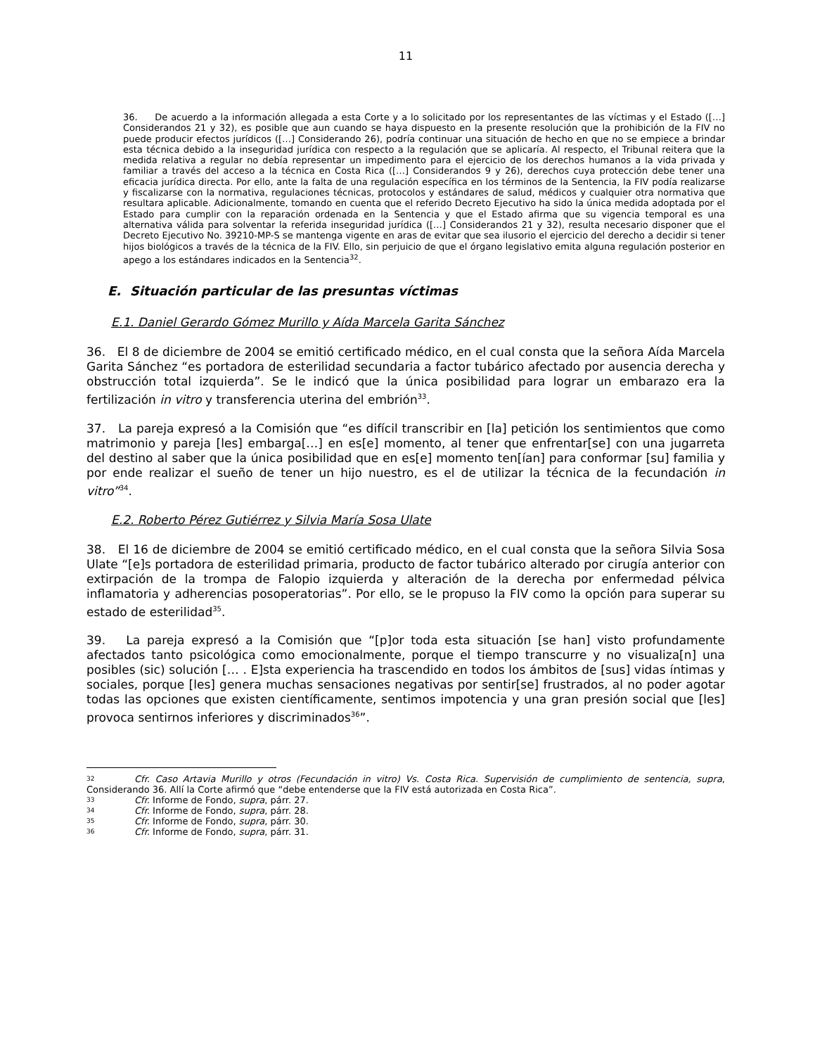11
36. De acuerdo a la información allegada a esta Corte y a lo solicitado por los representantes de las víctimas y el Estado ([…] Considerandos 21 y 32), es posible que aun cuando se haya dispuesto en la presente resolución que la prohibición de la FIV no puede producir efectos jurídicos ([…] Considerando 26), podría continuar una situación de hecho en que no se empiece a brindar esta técnica debido a la inseguridad jurídica con respecto a la regulación que se aplicaría. Al respecto, el Tribunal reitera que la medida relativa a regular no debía representar un impedimento para el ejercicio de los derechos humanos a la vida privada y familiar a través del acceso a la técnica en Costa Rica ([…] Considerandos 9 y 26), derechos cuya protección debe tener una eficacia jurídica directa. Por ello, ante la falta de una regulación específica en los términos de la Sentencia, la FIV podía realizarse y fiscalizarse con la normativa, regulaciones técnicas, protocolos y estándares de salud, médicos y cualquier otra normativa que resultara aplicable. Adicionalmente, tomando en cuenta que el referido Decreto Ejecutivo ha sido la única medida adoptada por el Estado para cumplir con la reparación ordenada en la Sentencia y que el Estado afirma que su vigencia temporal es una alternativa válida para solventar la referida inseguridad jurídica ([…] Considerandos 21 y 32), resulta necesario disponer que el Decreto Ejecutivo No. 39210-MP-S se mantenga vigente en aras de evitar que sea ilusorio el ejercicio del derecho a decidir si tener hijos biológicos a través de la técnica de la FIV. Ello, sin perjuicio de que el órgano legislativo emita alguna regulación posterior en apego a los estándares indicados en la Sentencia<sup>32</sup>.
E. Situación particular de las presuntas víctimas
E.1. Daniel Gerardo Gómez Murillo y Aída Marcela Garita Sánchez
36. El 8 de diciembre de 2004 se emitió certificado médico, en el cual consta que la señora Aída Marcela Garita Sánchez “es portadora de esterilidad secundaria a factor tubárico afectado por ausencia derecha y obstrucción total izquierda”. Se le indicó que la única posibilidad para lograr un embarazo era la fertilización in vitro y transferencia uterina del embrión<sup>33</sup>.
37. La pareja expresó a la Comisión que “es difícil transcribir en [la] petición los sentimientos que como matrimonio y pareja [les] embarga[…] en es[e] momento, al tener que enfrentar[se] con una jugarreta del destino al saber que la única posibilidad que en es[e] momento ten[ían] para conformar [su] familia y por ende realizar el sueño de tener un hijo nuestro, es el de utilizar la técnica de la fecundación in vitro”<sup>34</sup>.
E.2. Roberto Pérez Gutiérrez y Silvia María Sosa Ulate
38. El 16 de diciembre de 2004 se emitió certificado médico, en el cual consta que la señora Silvia Sosa Ulate “[e]s portadora de esterilidad primaria, producto de factor tubárico alterado por cirugía anterior con extirpación de la trompa de Falopio izquierda y alteración de la derecha por enfermedad pélvica inflamatoria y adherencias posoperatorias”. Por ello, se le propuso la FIV como la opción para superar su estado de esterilidad<sup>35</sup>.
39. La pareja expresó a la Comisión que “[p]or toda esta situación [se han] visto profundamente afectados tanto psicológica como emocionalmente, porque el tiempo transcurre y no visualiza[n] una posibles (sic) solución [… . E]sta experiencia ha trascendido en todos los ámbitos de [sus] vidas íntimas y sociales, porque [les] genera muchas sensaciones negativas por sentir[se] frustrados, al no poder agotar todas las opciones que existen científicamente, sentimos impotencia y una gran presión social que [les] provoca sentirnos inferiores y discriminados<sup>36</sup>”.
32 Cfr. Caso Artavia Murillo y otros (Fecundación in vitro) Vs. Costa Rica. Supervisión de cumplimiento de sentencia, supra, Considerando 36. Allí la Corte afirmó que “debe entenderse que la FIV está autorizada en Costa Rica”.
33 Cfr. Informe de Fondo, supra, párr. 27.
34 Cfr. Informe de Fondo, supra, párr. 28.
35 Cfr. Informe de Fondo, supra, párr. 30.
36 Cfr. Informe de Fondo, supra, párr. 31.